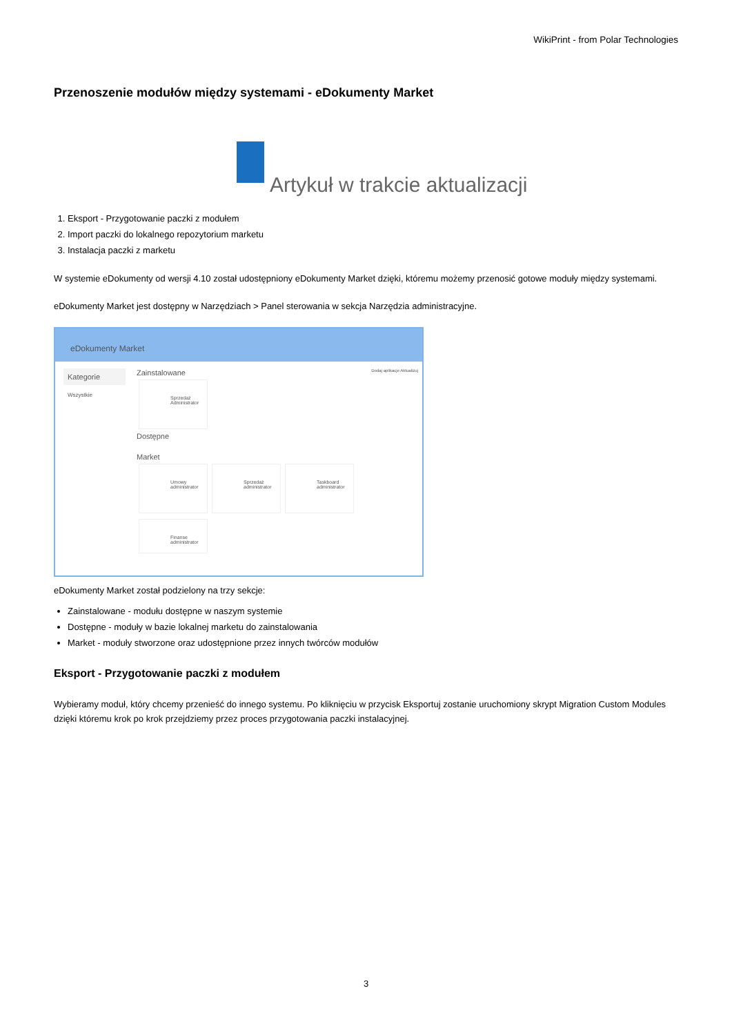WikiPrint - from Polar Technologies
Przenoszenie modułów między systemami - eDokumenty Market
Artykuł w trakcie aktualizacji
1. Eksport - Przygotowanie paczki z modułem
2. Import paczki do lokalnego repozytorium marketu
3. Instalacja paczki z marketu
W systemie eDokumenty od wersji 4.10 został udostępniony eDokumenty Market dzięki, któremu możemy przenosić gotowe moduły między systemami.
eDokumenty Market jest dostępny w Narzędziach > Panel sterowania w sekcja Narzędzia administracyjne.
eDokumenty Market
Kategorie
Wszystkie
Zainstalowane Dodaj aplikacje Aktualizuj
Sprzedaż
Administrator
Dostępne
Market
Umowy
administrator
Sprzedaż
administrator
Taskboard
administrator
Finanse
administrator
eDokumenty Market został podzielony na trzy sekcje:
Zainstalowane - modułu dostępne w naszym systemie
Dostępne - moduły w bazie lokalnej marketu do zainstalowania
Market - moduły stworzone oraz udostępnione przez innych twórców modułów
Eksport - Przygotowanie paczki z modułem
Wybieramy moduł, który chcemy przenieść do innego systemu. Po kliknięciu w przycisk Eksportuj zostanie uruchomiony skrypt Migration Custom Modules dzięki któremu krok po krok przejdziemy przez proces przygotowania paczki instalacyjnej.
3